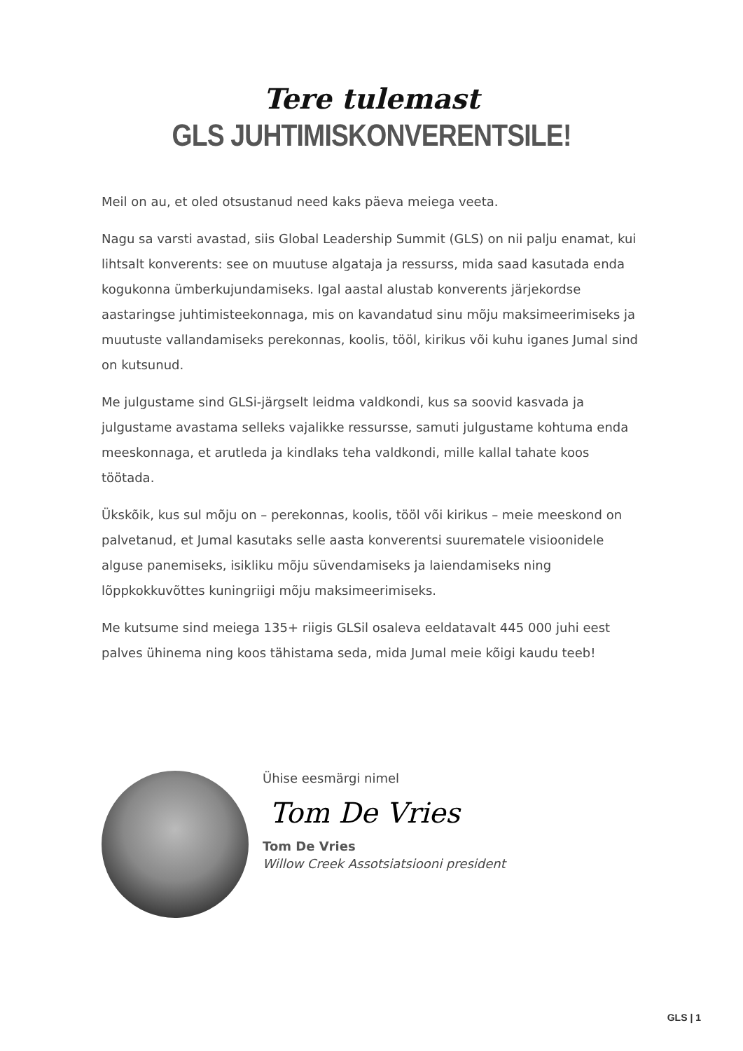Tere tulemast
GLS JUHTIMISKONVERENTSILE!
Meil on au, et oled otsustanud need kaks päeva meiega veeta.
Nagu sa varsti avastad, siis Global Leadership Summit (GLS) on nii palju enamat, kui lihtsalt konverents: see on muutuse algataja ja ressurss, mida saad kasutada enda kogukonna ümberkujundamiseks. Igal aastal alustab konverents järjekordse aastaringse juhtimisteekonnaga, mis on kavandatud sinu mõju maksimeerimiseks ja muutuste vallandamiseks perekonnas, koolis, tööl, kirikus või kuhu iganes Jumal sind on kutsunud.
Me julgustame sind GLSi-järgselt leidma valdkondi, kus sa soovid kasvada ja julgustame avastama selleks vajalikke ressursse, samuti julgustame kohtuma enda meeskonnaga, et arutleda ja kindlaks teha valdkondi, mille kallal tahate koos töötada.
Ükskõik, kus sul mõju on – perekonnas, koolis, tööl või kirikus – meie meeskond on palvetanud, et Jumal kasutaks selle aasta konverentsi suurematele visioonidele alguse panemiseks, isikliku mõju süvendamiseks ja laiendamiseks ning lõppkokkuvõttes kuningriigi mõju maksimeerimiseks.
Me kutsume sind meiega 135+ riigis GLSil osaleva eeldatavalt 445 000 juhi eest palves ühinema ning koos tähistama seda, mida Jumal meie kõigi kaudu teeb!
Ühise eesmärgi nimel
Tom De Vries
Tom De Vries
Willow Creek Assotsiatsiooni president
GLS | 1